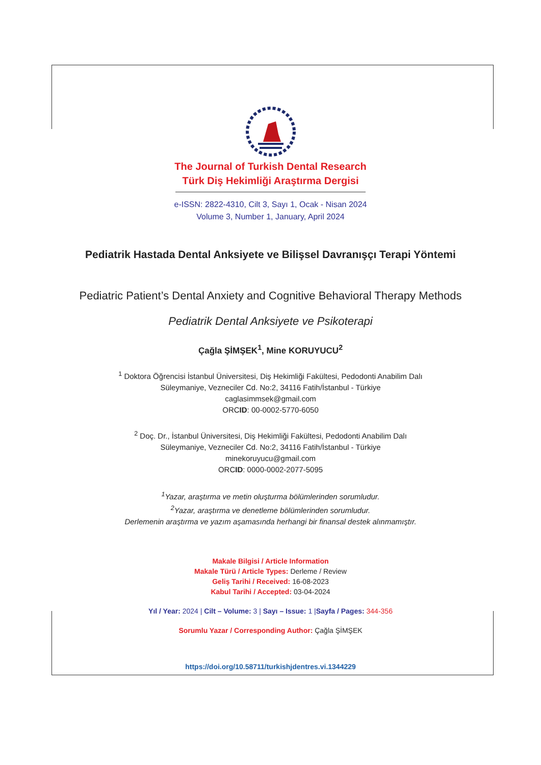The Journal of Turkish Dental Research
Türk Diş Hekimliği Araştırma Dergisi
e-ISSN: 2822-4310, Cilt 3, Sayı 1, Ocak - Nisan 2024
Volume 3, Number 1, January, April 2024
Pediatrik Hastada Dental Anksiyete ve Bilişsel Davranışçı Terapi Yöntemi
Pediatric Patient’s Dental Anxiety and Cognitive Behavioral Therapy Methods
Pediatrik Dental Anksiyete ve Psikoterapi
Çağla ŞİMŞEK<sup>1</sup>, Mine KORUYUCU<sup>2</sup>
<sup>1</sup> Doktora Öğrencisi İstanbul Üniversitesi, Diş Hekimliği Fakültesi, Pedodonti Anabilim Dalı
Süleymaniye, Vezneciler Cd. No:2, 34116 Fatih/İstanbul - Türkiye
caglasimmsek@gmail.com
ORCID: 00-0002-5770-6050
<sup>2</sup> Doç. Dr., İstanbul Üniversitesi, Diş Hekimliği Fakültesi, Pedodonti Anabilim Dalı
Süleymaniye, Vezneciler Cd. No:2, 34116 Fatih/İstanbul - Türkiye
minekoruyucu@gmail.com
ORCID: 0000-0002-2077-5095
<sup>1</sup> Yazar, araştırma ve metin oluşturma bölümlerinden sorumludur.
<sup>2</sup> Yazar, araştırma ve denetleme bölümlerinden sorumludur.
Derlemenin araştırma ve yazım aşamasında herhangi bir finansal destek alınmamıştır.
Makale Bilgisi / Article Information
Makale Türü / Article Types: Derleme / Review
Geliş Tarihi / Received: 16-08-2023
Kabul Tarihi / Accepted: 03-04-2024
Yıl / Year: 2024 | Cilt – Volume: 3 | Sayı – Issue: 1 |Sayfa / Pages: 344-356
Sorumlu Yazar / Corresponding Author: Çağla ŞİMŞEK
https://doi.org/10.58711/turkishjdentres.vi.1344229